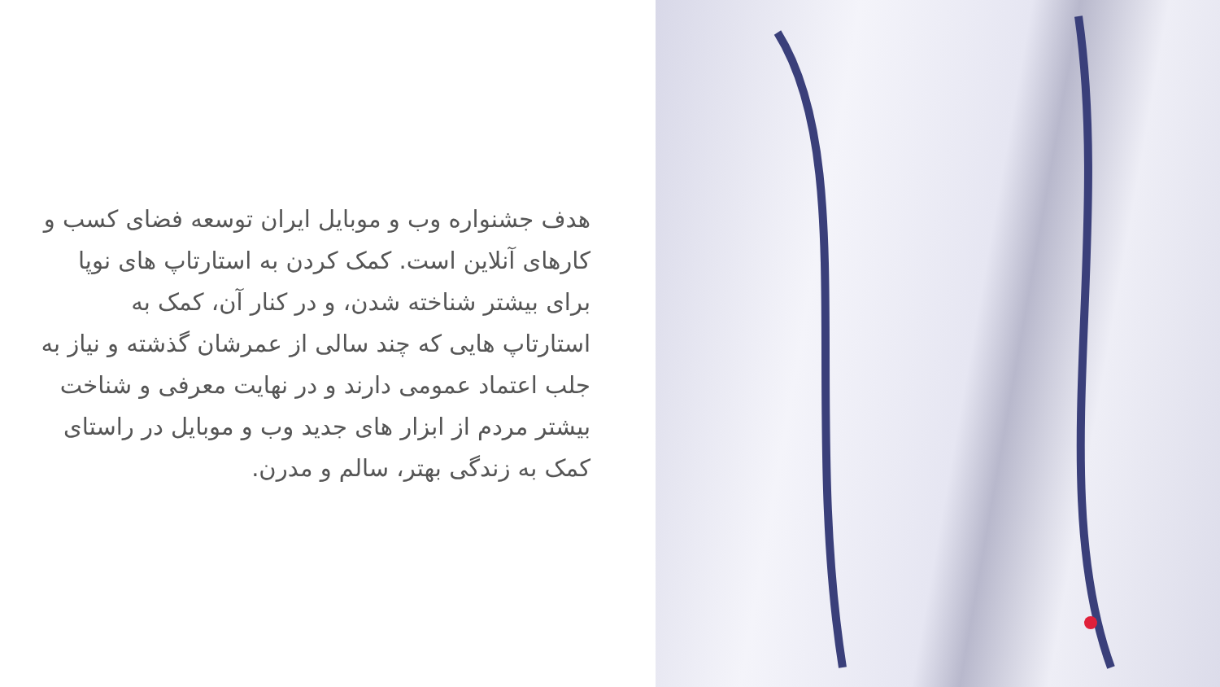هدف جشنواره وب و موبایل ایران توسعه فضای کسب و کارهای آنلاین است. کمک کردن به استارتاپ های نوپا برای بیشتر شناخته شدن، و در کنار آن، کمک به استارتاپ هایی که چند سالی از عمرشان گذشته و نیاز به جلب اعتماد عمومی دارند و در نهایت معرفی و شناخت بیشتر مردم از ابزار های جدید وب و موبایل در راستای کمک به زندگی بهتر، سالم و مدرن.